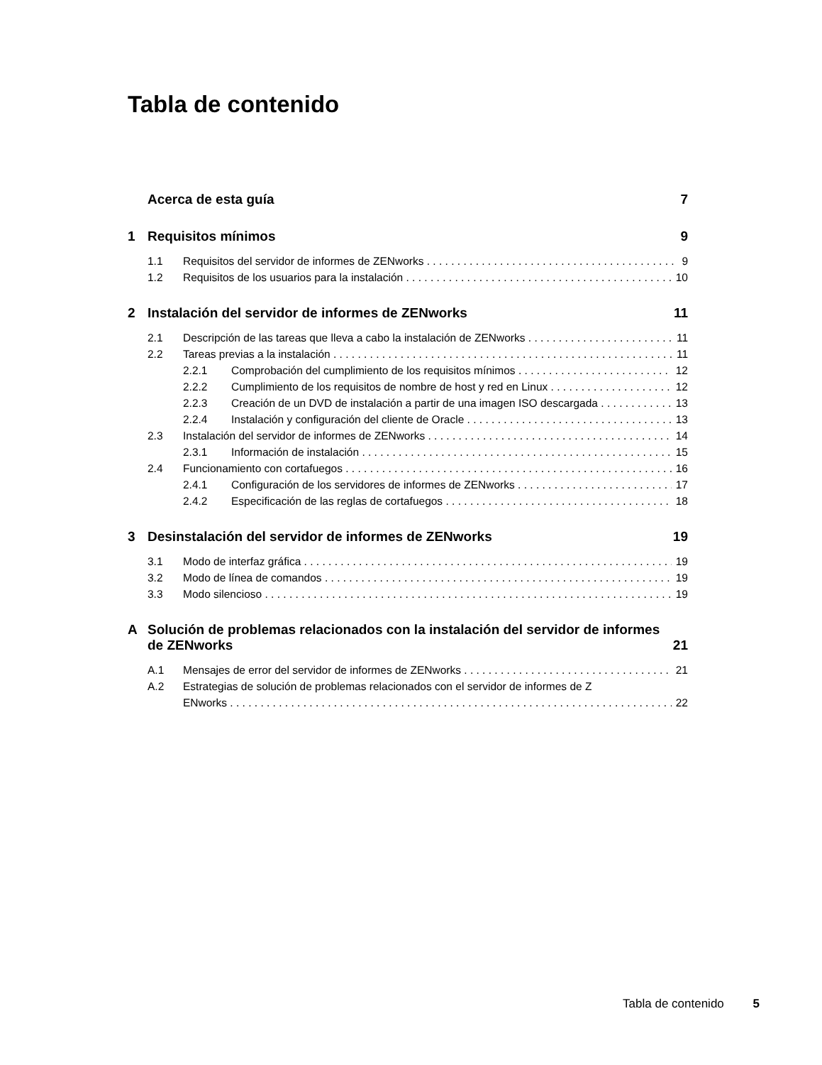Tabla de contenido
Acerca de esta guía 7
1 Requisitos mínimos 9
1.1 Requisitos del servidor de informes de ZENworks 9
1.2 Requisitos de los usuarios para la instalación 10
2 Instalación del servidor de informes de ZENworks 11
2.1 Descripción de las tareas que lleva a cabo la instalación de ZENworks 11
2.2 Tareas previas a la instalación 11
2.2.1 Comprobación del cumplimiento de los requisitos mínimos 12
2.2.2 Cumplimiento de los requisitos de nombre de host y red en Linux 12
2.2.3 Creación de un DVD de instalación a partir de una imagen ISO descargada 13
2.2.4 Instalación y configuración del cliente de Oracle 13
2.3 Instalación del servidor de informes de ZENworks 14
2.3.1 Información de instalación 15
2.4 Funcionamiento con cortafuegos 16
2.4.1 Configuración de los servidores de informes de ZENworks 17
2.4.2 Especificación de las reglas de cortafuegos 18
3 Desinstalación del servidor de informes de ZENworks 19
3.1 Modo de interfaz gráfica 19
3.2 Modo de línea de comandos 19
3.3 Modo silencioso 19
A Solución de problemas relacionados con la instalación del servidor de informes de ZENworks 21
A.1 Mensajes de error del servidor de informes de ZENworks 21
A.2 Estrategias de solución de problemas relacionados con el servidor de informes de Z
ENworks 22
Tabla de contenido 5